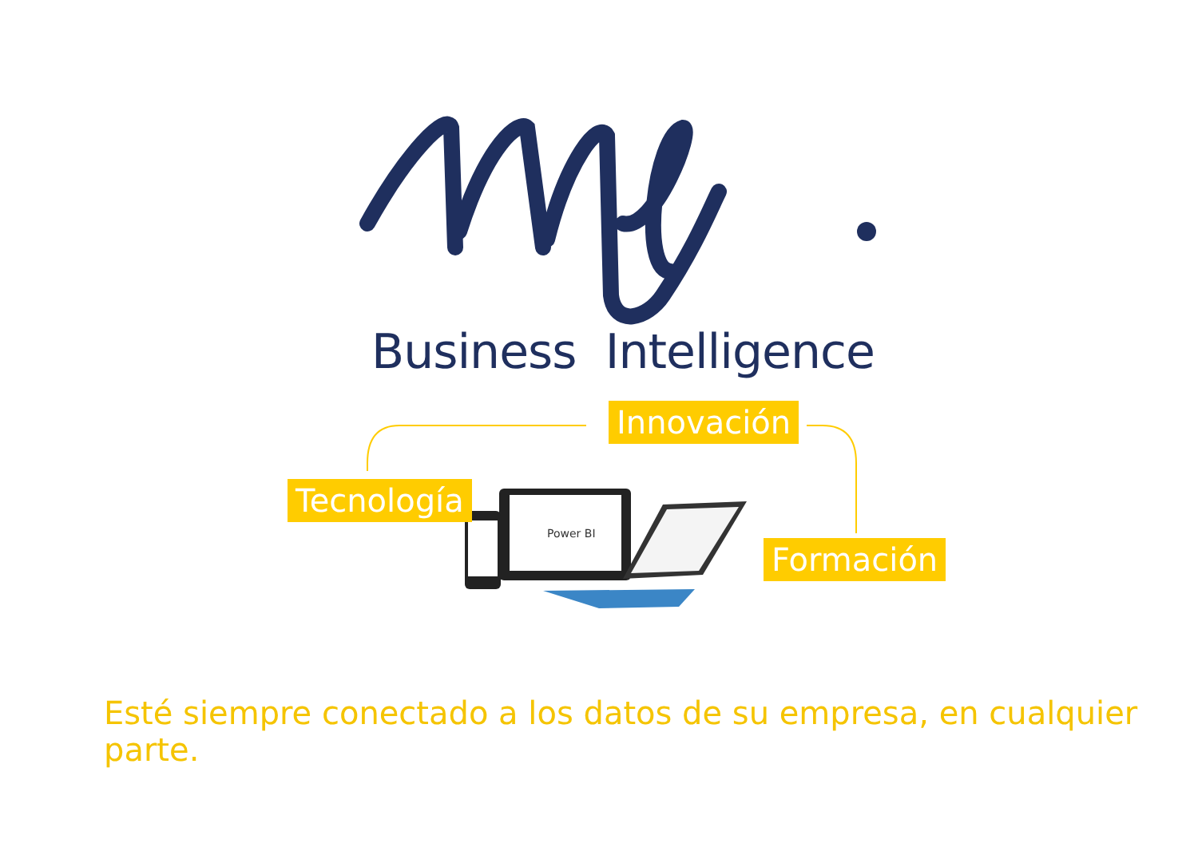Business Intelligence
Power BI
Innovación
Tecnología
Formación
Esté siempre conectado a los datos de su empresa, en cualquier parte.